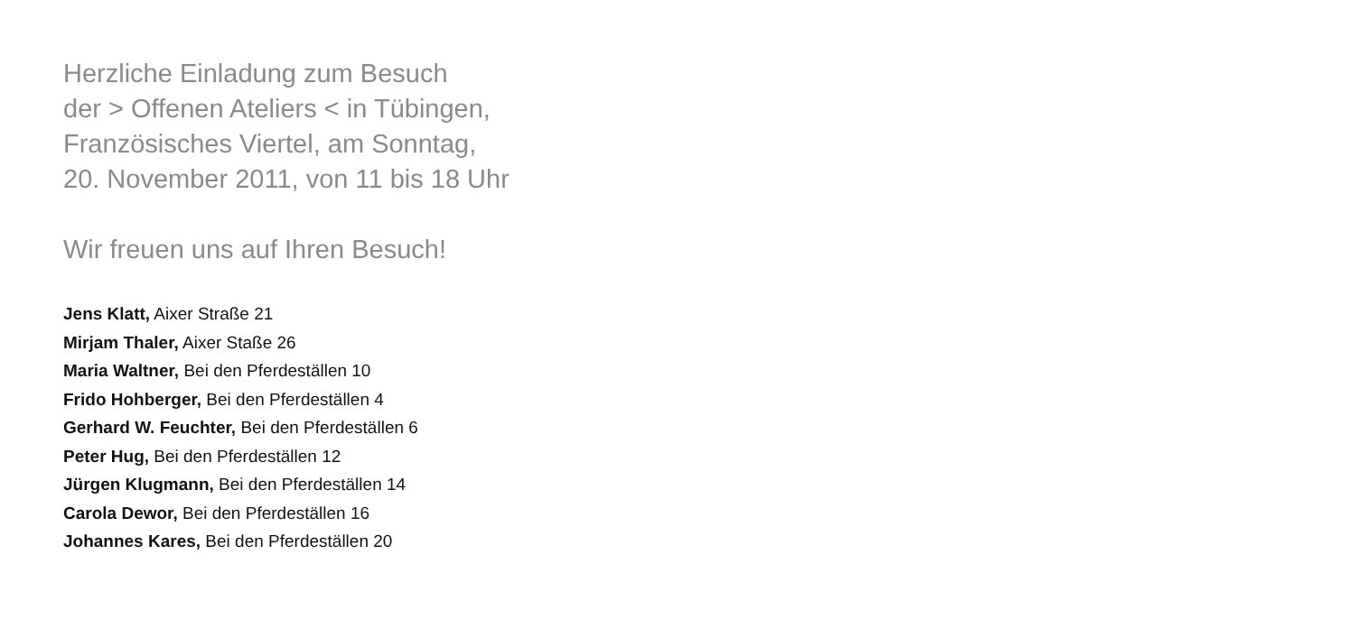Herzliche Einladung zum Besuch
der > Offenen Ateliers < in Tübingen,
Französisches Viertel, am Sonntag,
20. November 2011, von 11 bis 18 Uhr
Wir freuen uns auf Ihren Besuch!
Jens Klatt, Aixer Straße 21
Mirjam Thaler, Aixer Staße 26
Maria Waltner, Bei den Pferdeställen 10
Frido Hohberger, Bei den Pferdeställen 4
Gerhard W. Feuchter, Bei den Pferdeställen 6
Peter Hug, Bei den Pferdeställen 12
Jürgen Klugmann, Bei den Pferdeställen 14
Carola Dewor, Bei den Pferdeställen 16
Johannes Kares, Bei den Pferdeställen 20